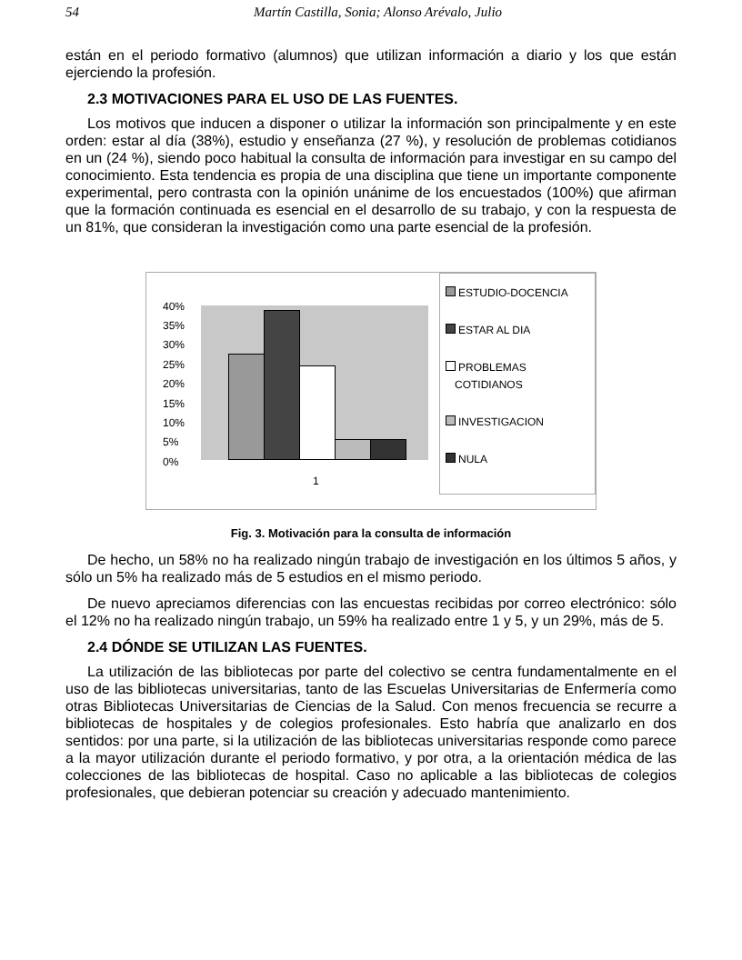54 Martín Castilla, Sonia; Alonso Arévalo, Julio
están en el periodo formativo (alumnos) que utilizan información a diario y los que están ejerciendo la profesión.
2.3 MOTIVACIONES PARA EL USO DE LAS FUENTES.
Los motivos que inducen a disponer o utilizar la información son principalmente y en este orden: estar al día (38%), estudio y enseñanza (27 %), y resolución de problemas cotidianos en un (24 %), siendo poco habitual la consulta de información para investigar en su campo del conocimiento. Esta tendencia es propia de una disciplina que tiene un importante componente experimental, pero contrasta con la opinión unánime de los encuestados (100%) que afirman que la formación continuada es esencial en el desarrollo de su trabajo, y con la respuesta de un 81%, que consideran la investigación como una parte esencial de la profesión.
40%
35%
30%
25%
20%
15%
10%
5%
0%
1
ESTUDIO-DOCENCIA
ESTAR AL DIA
PROBLEMAS
COTIDIANOS
INVESTIGACION
NULA
Fig. 3. Motivación para la consulta de información
De hecho, un 58% no ha realizado ningún trabajo de investigación en los últimos 5 años, y sólo un 5% ha realizado más de 5 estudios en el mismo periodo.
De nuevo apreciamos diferencias con las encuestas recibidas por correo electrónico: sólo el 12% no ha realizado ningún trabajo, un 59% ha realizado entre 1 y 5, y un 29%, más de 5.
2.4 DÓNDE SE UTILIZAN LAS FUENTES.
La utilización de las bibliotecas por parte del colectivo se centra fundamentalmente en el uso de las bibliotecas universitarias, tanto de las Escuelas Universitarias de Enfermería como otras Bibliotecas Universitarias de Ciencias de la Salud. Con menos frecuencia se recurre a bibliotecas de hospitales y de colegios profesionales. Esto habría que analizarlo en dos sentidos: por una parte, si la utilización de las bibliotecas universitarias responde como parece a la mayor utilización durante el periodo formativo, y por otra, a la orientación médica de las colecciones de las bibliotecas de hospital. Caso no aplicable a las bibliotecas de colegios profesionales, que debieran potenciar su creación y adecuado mantenimiento.